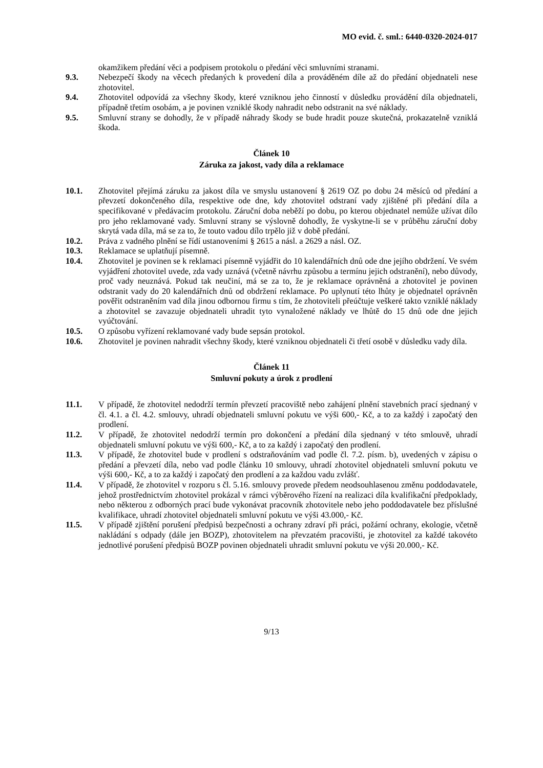MO evid. č. sml.: 6440-0320-2024-017
okamžikem předání věci a podpisem protokolu o předání věci smluvními stranami.
9.3. Nebezpečí škody na věcech předaných k provedení díla a prováděném díle až do předání objednateli nese zhotovitel.
9.4. Zhotovitel odpovídá za všechny škody, které vzniknou jeho činností v důsledku provádění díla objednateli, případně třetím osobám, a je povinen vzniklé škody nahradit nebo odstranit na své náklady.
9.5. Smluvní strany se dohodly, že v případě náhrady škody se bude hradit pouze skutečná, prokazatelně vzniklá škoda.
Článek 10
Záruka za jakost, vady díla a reklamace
10.1. Zhotovitel přejímá záruku za jakost díla ve smyslu ustanovení § 2619 OZ po dobu 24 měsíců od předání a převzetí dokončeného díla, respektive ode dne, kdy zhotovitel odstraní vady zjištěné při předání díla a specifikované v předávacím protokolu. Záruční doba neběží po dobu, po kterou objednatel nemůže užívat dílo pro jeho reklamované vady. Smluvní strany se výslovně dohodly, že vyskytne-li se v průběhu záruční doby skrytá vada díla, má se za to, že touto vadou dílo trpělo již v době předání.
10.2. Práva z vadného plnění se řídí ustanoveními § 2615 a násl. a 2629 a násl. OZ.
10.3. Reklamace se uplatňují písemně.
10.4. Zhotovitel je povinen se k reklamaci písemně vyjádřit do 10 kalendářních dnů ode dne jejího obdržení. Ve svém vyjádření zhotovitel uvede, zda vady uznává (včetně návrhu způsobu a termínu jejich odstranění), nebo důvody, proč vady neuznává. Pokud tak neučiní, má se za to, že je reklamace oprávněná a zhotovitel je povinen odstranit vady do 20 kalendářních dnů od obdržení reklamace. Po uplynutí této lhůty je objednatel oprávněn pověřit odstraněním vad díla jinou odbornou firmu s tím, že zhotoviteli přeúčtuje veškeré takto vzniklé náklady a zhotovitel se zavazuje objednateli uhradit tyto vynaložené náklady ve lhůtě do 15 dnů ode dne jejich vyúčtování.
10.5. O způsobu vyřízení reklamované vady bude sepsán protokol.
10.6. Zhotovitel je povinen nahradit všechny škody, které vzniknou objednateli či třetí osobě v důsledku vady díla.
Článek 11
Smluvní pokuty a úrok z prodlení
11.1. V případě, že zhotovitel nedodrží termín převzetí pracoviště nebo zahájení plnění stavebních prací sjednaný v čl. 4.1. a čl. 4.2. smlouvy, uhradí objednateli smluvní pokutu ve výši 600,- Kč, a to za každý i započatý den prodlení.
11.2. V případě, že zhotovitel nedodrží termín pro dokončení a předání díla sjednaný v této smlouvě, uhradí objednateli smluvní pokutu ve výši 600,- Kč, a to za každý i započatý den prodlení.
11.3. V případě, že zhotovitel bude v prodlení s odstraňováním vad podle čl. 7.2. písm. b), uvedených v zápisu o předání a převzetí díla, nebo vad podle článku 10 smlouvy, uhradí zhotovitel objednateli smluvní pokutu ve výši 600,- Kč, a to za každý i započatý den prodlení a za každou vadu zvlášť.
11.4. V případě, že zhotovitel v rozporu s čl. 5.16. smlouvy provede předem neodsouhlasenou změnu poddodavatele, jehož prostřednictvím zhotovitel prokázal v rámci výběrového řízení na realizaci díla kvalifikační předpoklady, nebo některou z odborných prací bude vykonávat pracovník zhotovitele nebo jeho poddodavatele bez příslušné kvalifikace, uhradí zhotovitel objednateli smluvní pokutu ve výši 43.000,- Kč.
11.5. V případě zjištění porušení předpisů bezpečnosti a ochrany zdraví při práci, požární ochrany, ekologie, včetně nakládání s odpady (dále jen BOZP), zhotovitelem na převzatém pracovišti, je zhotovitel za každé takovéto jednotlivé porušení předpisů BOZP povinen objednateli uhradit smluvní pokutu ve výši 20.000,- Kč.
9/13